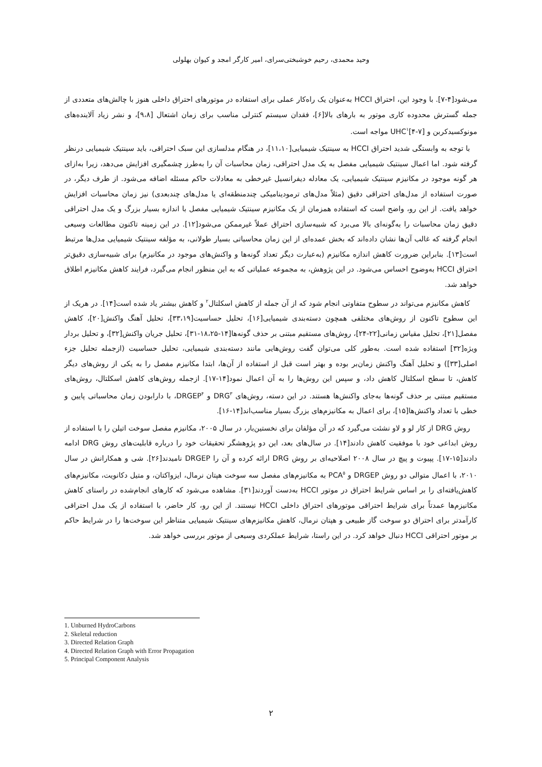وحید محمدی، رحیم خوشبختی‌سرای، امیر کارگر امجد و کیوان بهلولی
می‌شود[۴-۷]. با وجود این، احتراق HCCI به‌عنوان یک راه‌کار عملی برای استفاده در موتورهای احتراق داخلی هنوز با چالش‌های متعددی از جمله گسترش محدوده کاری موتور به بارهای بالا[۶]، فقدان سیستم کنترلی مناسب برای زمان اشتعال [۹،۸]، و نشر زیاد آلاینده‌های مونوکسیدکربن و UHC<sup>۱</sup>[۴-۷] مواجه است.
با توجه به وابستگی شدید احتراق HCCI به سینتیک شیمیایی[۱۱،۱۰]، در هنگام مدلسازی این سبک احتراقی، باید سینتیک شیمیایی درنظر گرفته شود. اما اعمال سینتیک شیمیایی مفصل به یک مدل احتراقی، زمان محاسبات آن را به‌طرز چشمگیری افزایش می‌دهد، زیرا به‌ازای هر گونه موجود در مکانیزم سینتیک شیمیایی، یک معادله دیفرانسیل غیرخطی به معادلات حاکم مسئله اضافه می‌شود. از طرف دیگر، در صورت استفاده از مدل‌های احتراقی دقیق (مثلاً مدل‌های ترمودینامیکی چندمنطقه‌ای یا مدل‌های چندبعدی) نیز زمان محاسبات افزایش خواهد یافت. از این رو، واضح است که استفاده همزمان از یک مکانیزم سینتیک شیمیایی مفصل با اندازه بسیار بزرگ و یک مدل احتراقی دقیق زمان محاسبات را به‌گونه‌ای بالا می‌برد که شبیه‌سازی احتراق عملاً غیرممکن می‌شود[۱۲]. در این زمینه تاکنون مطالعات وسیعی انجام گرفته که غالب آن‌ها نشان داده‌اند که بخش عمده‌ای از این زمان محاسباتی بسیار طولانی، به مؤلفه سینتیک شیمیایی مدل‌ها مرتبط است[۱۳]. بنابراین ضرورت کاهش اندازه مکانیزم (به‌عبارت دیگر تعداد گونه‌ها و واکنش‌های موجود در مکانیزم) برای شبیه‌سازی دقیق‌تر احتراق HCCI به‌وضوح احساس می‌شود. در این پژوهش، به مجموعه عملیاتی که به این منظور انجام می‌گیرد، فرایند کاهش مکانیزم اطلاق خواهد شد.
کاهش مکانیزم می‌تواند در سطوح متفاوتی انجام شود که از آن جمله از کاهش اسکلتال<sup>۲</sup> و کاهش بیشتر یاد شده است[۱۴]. در هریک از این سطوح تاکنون از روش‌های مختلفی همچون دسته‌بندی شیمیایی[۱۶]، تحلیل حساسیت[۳۳،۱۹]، تحلیل آهنگ واکنش[۲۰]، کاهش مفصل[۲۱]، تحلیل مقیاس زمانی[۲۲-۲۴]، روش‌های مستقیم مبتنی بر حذف گونه‌ها[۱۴-۱۸،۲۵-۳۱]، تحلیل جریان واکنش[۳۲]، و تحلیل بردار ویژه[۳۲] استفاده شده است. به‌طور کلی می‌توان گفت روش‌هایی مانند دسته‌بندی شیمیایی، تحلیل حساسیت (ازجمله تحلیل جزء اصلی[۳۳]) و تحلیل آهنگ واکنش زمان‌بر بوده و بهتر است قبل از استفاده از آن‌ها، ابتدا مکانیزم مفصل را به یکی از روش‌های دیگر کاهش، تا سطح اسکلتال کاهش داد، و سپس این روش‌ها را به آن اعمال نمود[۱۴-۱۷]. ازجمله روش‌های کاهش اسکلتال، روش‌های مستقیم مبتنی بر حذف گونه‌ها به‌جای واکنش‌ها هستند. در این دسته، روش‌های DRG<sup>۳</sup> و DRGEP<sup>۴</sup>، با دارابودن زمان محاسباتی پایین و خطی با تعداد واکنش‌ها[۱۵]، برای اعمال به مکانیزم‌های بزرگ بسیار مناسب‌اند[۱۴-۱۶].
روش DRG از کار لو و لاو نشئت می‌گیرد که در آن مؤلفان برای نخستین‌بار، در سال ۲۰۰۵، مکانیزم مفصل سوخت اتیلن را با استفاده از روش ابداعی خود با موفقیت کاهش دادند[۱۴]. در سال‌های بعد، این دو پژوهشگر تحقیقات خود را درباره قابلیت‌های روش DRG ادامه دادند[۱۵-۱۷]. پپیوت و پیچ در سال ۲۰۰۸ اصلاحیه‌ای بر روش DRG ارائه کرده و آن را DRGEP نامیدند[۲۶]. شی و همکارانش در سال ۲۰۱۰، با اعمال متوالی دو روش DRGEP و PCA<sup>۵</sup> به مکانیزم‌های مفصل سه سوخت هپتان نرمال، ایزواکتان، و متیل دکانویت، مکانیزم‌های کاهش‌یافته‌ای را بر اساس شرایط احتراق در موتور HCCI به‌دست آوردند[۳۱]. مشاهده می‌شود که کارهای انجام‌شده در راستای کاهش مکانیزم‌ها عمدتاً برای شرایط احتراقی موتورهای احتراق داخلی HCCI نیستند. از این رو، کار حاضر، با استفاده از یک مدل احتراقی کارآمدتر برای احتراق دو سوخت گاز طبیعی و هپتان نرمال، کاهش مکانیزم‌های سینتیک شیمیایی متناظر این سوخت‌ها را در شرایط حاکم بر موتور احتراقی HCCI دنبال خواهد کرد. در این راستا، شرایط عملکردی وسیعی از موتور بررسی خواهد شد.
1. Unburned HydroCarbons
2. Skeletal reduction
3. Directed Relation Graph
4. Directed Relation Graph with Error Propagation
5. Principal Component Analysis
۲